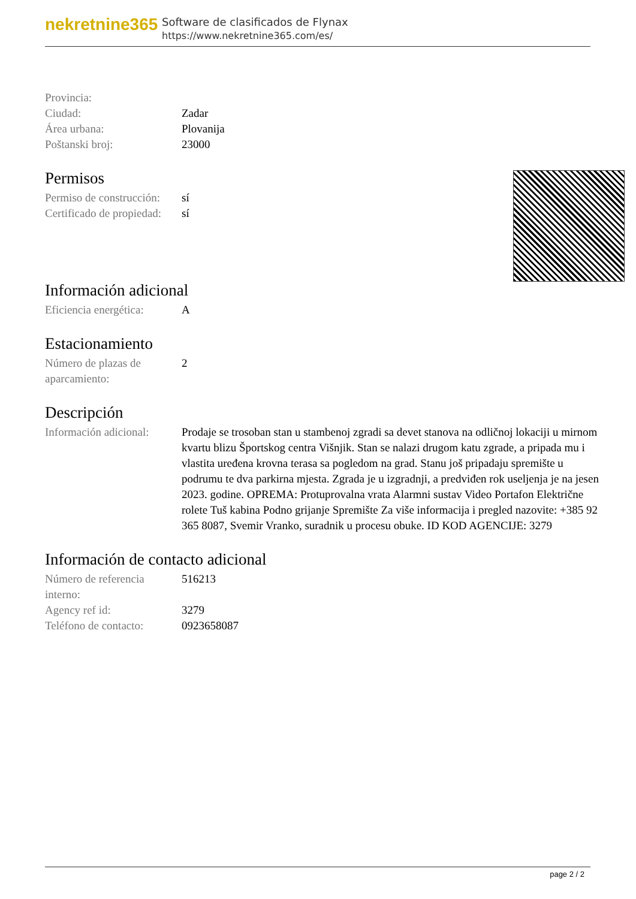nekretnine365
Software de clasificados de Flynax
https://www.nekretnine365.com/es/
| Provincia: | |
| Ciudad: | Zadar |
| Área urbana: | Plovanija |
| Poštanski broj: | 23000 |
Permisos
| Permiso de construcción: | sí |
| Certificado de propiedad: | sí |
Información adicional
| Eficiencia energética: | A |
Estacionamiento
| Número de plazas de aparcamiento: | 2 |
Descripción
| Información adicional: | Prodaje se trosoban stan u stambenoj zgradi sa devet stanova na odličnoj lokaciji u mirnom kvartu blizu Športskog centra Višnjik. Stan se nalazi drugom katu zgrade, a pripada mu i vlastita uređena krovna terasa sa pogledom na grad. Stanu još pripadaju spremište u podrumu te dva parkirna mjesta. Zgrada je u izgradnji, a predviđen rok useljenja je na jesen 2023. godine. OPREMA: Protuprovalna vrata Alarmni sustav Video Portafon Električne rolete Tuš kabina Podno grijanje Spremište Za više informacija i pregled nazovite: +385 92 365 8087, Svemir Vranko, suradnik u procesu obuke. ID KOD AGENCIJE: 3279 |
Información de contacto adicional
| Número de referencia interno: | 516213 |
| Agency ref id: | 3279 |
| Teléfono de contacto: | 0923658087 |
page 2 / 2